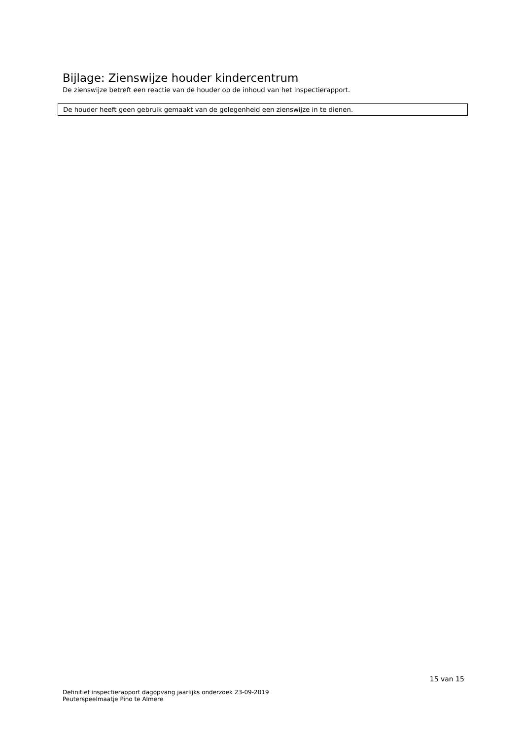Bijlage: Zienswijze houder kindercentrum
De zienswijze betreft een reactie van de houder op de inhoud van het inspectierapport.
De houder heeft geen gebruik gemaakt van de gelegenheid een zienswijze in te dienen.
15 van 15
Definitief inspectierapport dagopvang jaarlijks onderzoek 23-09-2019
Peuterspeelmaatje Pino te Almere